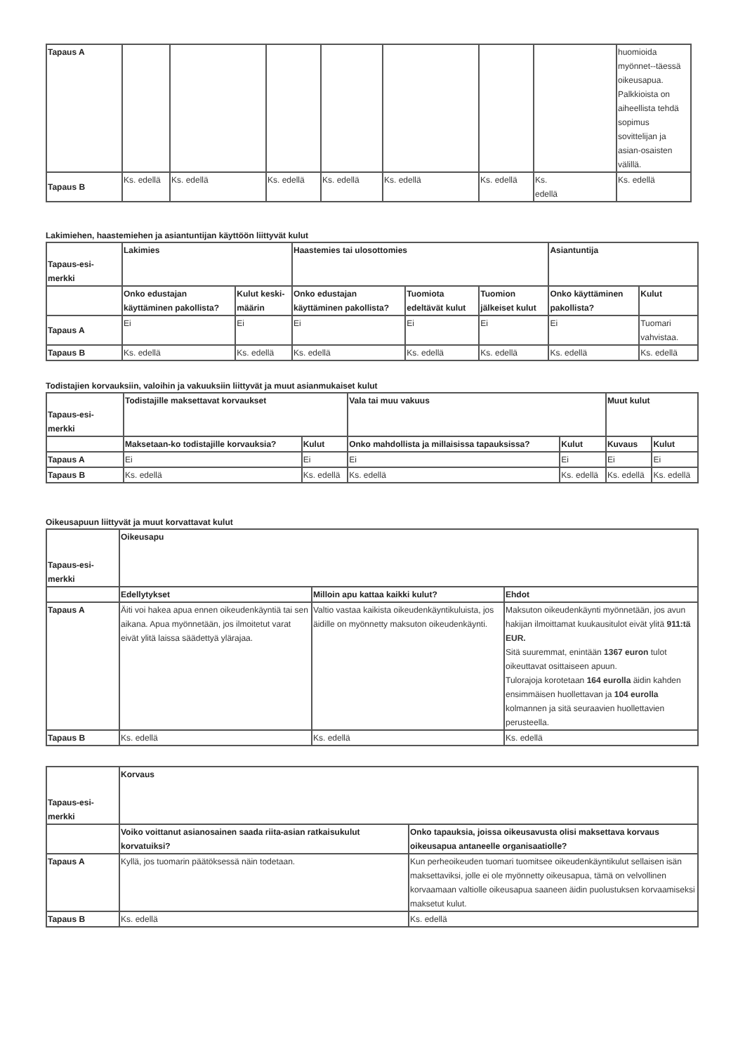| Tapaus A | | | | | | | | huomioida myönnet--täessä oikeusapua. Palkkioista on aiheellista tehdä sopimus sovittelijan ja asian-osaisten välillä. |
| Tapaus B | Ks. edellä | Ks. edellä | Ks. edellä | Ks. edellä | Ks. edellä | Ks. edellä | Ks. edellä | Ks. edellä |
Lakimiehen, haastemiehen ja asiantuntijan käyttöön liittyvät kulut
| Tapaus-esi- merkki | Lakimies | | Haastemies tai ulosottomies | | | Asiantuntija | |
| --- | --- | --- | --- | --- | --- | --- | --- |
| | Onko edustajan käyttäminen pakollista? | Kulut keski-määrin | Onko edustajan käyttäminen pakollista? | Tuomiota edeltävät kulut | Tuomion jälkeiset kulut | Onko käyttäminen pakollista? | Kulut |
| Tapaus A | Ei | Ei | Ei | Ei | Ei | Ei | Tuomari vahvistaa. |
| Tapaus B | Ks. edellä | Ks. edellä | Ks. edellä | Ks. edellä | Ks. edellä | Ks. edellä | Ks. edellä |
Todistajien korvauksiin, valoihin ja vakuuksiin liittyvät ja muut asianmukaiset kulut
| Tapaus-esi- merkki | Todistajille maksettavat korvaukset | | Vala tai muu vakuus | | Muut kulut | |
| --- | --- | --- | --- | --- | --- | --- |
| | Maksetaan-ko todistajille korvauksia? | Kulut | Onko mahdollista ja millaisissa tapauksissa? | Kulut | Kuvaus | Kulut |
| Tapaus A | Ei | Ei | Ei | Ei | Ei | Ei |
| Tapaus B | Ks. edellä | Ks. edellä | Ks. edellä | Ks. edellä | Ks. edellä | Ks. edellä |
Oikeusapuun liittyvät ja muut korvattavat kulut
| Tapaus-esi- merkki | Oikeusapu | | |
| --- | --- | --- | --- |
| | Edellytykset | Milloin apu kattaa kaikki kulut? | Ehdot |
| Tapaus A | Äiti voi hakea apua ennen oikeudenkäyntiä tai sen aikana. Apua myönnetään, jos ilmoitetut varat eivät ylitä laissa säädettyä ylärajaa. | Valtio vastaa kaikista oikeudenkäyntikuluista, jos äidille on myönnetty maksuton oikeudenkäynti. | Maksuton oikeudenkäynti myönnetään, jos avun hakijan ilmoittamat kuukausitulot eivät ylitä 911:tä EUR. Sitä suuremmat, enintään 1367 euron tulot oikeuttavat osittaiseen apuun. Tulorajoja korotetaan 164 eurolla äidin kahden ensimmäisen huollettavan ja 104 eurolla kolmannen ja sitä seuraavien huollettavien perusteella. |
| Tapaus B | Ks. edellä | Ks. edellä | Ks. edellä |
| Tapaus-esi- merkki | Korvaus | |
| --- | --- | --- |
| | Voiko voittanut asianosainen saada riita-asian ratkaisukulut korvatuiksi? | Onko tapauksia, joissa oikeusavusta olisi maksettava korvaus oikeusapua antaneelle organisaatiolle? |
| Tapaus A | Kyllä, jos tuomarin päätöksessä näin todetaan. | Kun perheoikeuden tuomari tuomitsee oikeudenkäyntikulut sellaisen isän maksettaviksi, jolle ei ole myönnetty oikeusapua, tämä on velvollinen korvaamaan valtiolle oikeusapua saaneen äidin puolustuksen korvaamiseksi maksetut kulut. |
| Tapaus B | Ks. edellä | Ks. edellä |